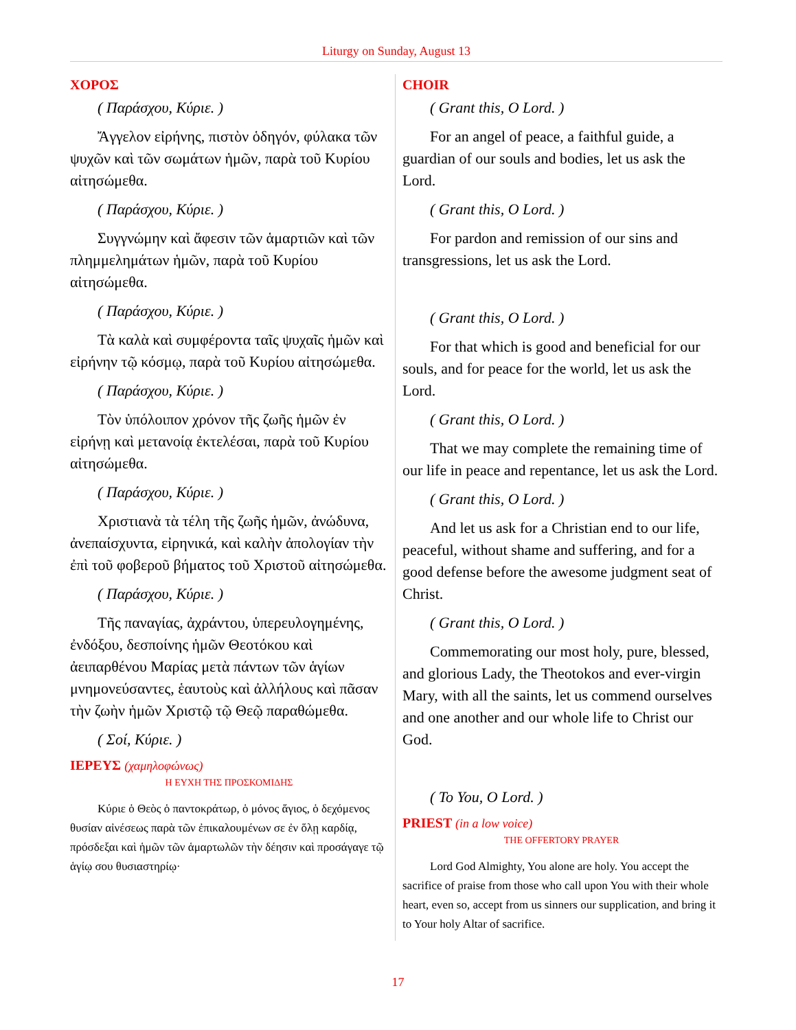Liturgy on Sunday, August 13
ΧΟΡΟΣ
( Παράσχου, Κύριε. )
Ἄγγελον εἰρήνης, πιστὸν ὁδηγόν, φύλακα τῶν ψυχῶν καὶ τῶν σωμάτων ἡμῶν, παρὰ τοῦ Κυρίου αἰτησώμεθα.
( Παράσχου, Κύριε. )
Συγγνώμην καὶ ἄφεσιν τῶν ἁμαρτιῶν καὶ τῶν πλημμελημάτων ἡμῶν, παρὰ τοῦ Κυρίου αἰτησώμεθα.
( Παράσχου, Κύριε. )
Τὰ καλὰ καὶ συμφέροντα ταῖς ψυχαῖς ἡμῶν καὶ εἰρήνην τῷ κόσμῳ, παρὰ τοῦ Κυρίου αἰτησώμεθα.
( Παράσχου, Κύριε. )
Τὸν ὑπόλοιπον χρόνον τῆς ζωῆς ἡμῶν ἐν εἰρήνῃ καὶ μετανοίᾳ ἐκτελέσαι, παρὰ τοῦ Κυρίου αἰτησώμεθα.
( Παράσχου, Κύριε. )
Χριστιανὰ τὰ τέλη τῆς ζωῆς ἡμῶν, ἀνώδυνα, ἀνεπαίσχυντα, εἰρηνικά, καὶ καλὴν ἀπολογίαν τὴν ἐπὶ τοῦ φοβεροῦ βήματος τοῦ Χριστοῦ αἰτησώμεθα.
( Παράσχου, Κύριε. )
Τῆς παναγίας, ἀχράντου, ὑπερευλογημένης, ἐνδόξου, δεσποίνης ἡμῶν Θεοτόκου καὶ ἀειπαρθένου Μαρίας μετὰ πάντων τῶν ἁγίων μνημονεύσαντες, ἑαυτοὺς καὶ ἀλλήλους καὶ πᾶσαν τὴν ζωὴν ἡμῶν Χριστῷ τῷ Θεῷ παραθώμεθα.
( Σοί, Κύριε. )
ΙΕΡΕΥΣ (χαμηλοφώνως)
Η ΕΥΧΗ ΤΗΣ ΠΡΟΣΚΟΜΙΔΗΣ
Κύριε ὁ Θεὸς ὁ παντοκράτωρ, ὁ μόνος ἅγιος, ὁ δεχόμενος θυσίαν αἰνέσεως παρὰ τῶν ἐπικαλουμένων σε ἐν ὅλῃ καρδίᾳ, πρόσδεξαι καὶ ἡμῶν τῶν ἁμαρτωλῶν τὴν δέησιν καὶ προσάγαγε τῷ ἁγίῳ σου θυσιαστηρίῳ·
CHOIR
( Grant this, O Lord. )
For an angel of peace, a faithful guide, a guardian of our souls and bodies, let us ask the Lord.
( Grant this, O Lord. )
For pardon and remission of our sins and transgressions, let us ask the Lord.
( Grant this, O Lord. )
For that which is good and beneficial for our souls, and for peace for the world, let us ask the Lord.
( Grant this, O Lord. )
That we may complete the remaining time of our life in peace and repentance, let us ask the Lord.
( Grant this, O Lord. )
And let us ask for a Christian end to our life, peaceful, without shame and suffering, and for a good defense before the awesome judgment seat of Christ.
( Grant this, O Lord. )
Commemorating our most holy, pure, blessed, and glorious Lady, the Theotokos and ever-virgin Mary, with all the saints, let us commend ourselves and one another and our whole life to Christ our God.
( To You, O Lord. )
PRIEST (in a low voice)
THE OFFERTORY PRAYER
Lord God Almighty, You alone are holy. You accept the sacrifice of praise from those who call upon You with their whole heart, even so, accept from us sinners our supplication, and bring it to Your holy Altar of sacrifice.
17